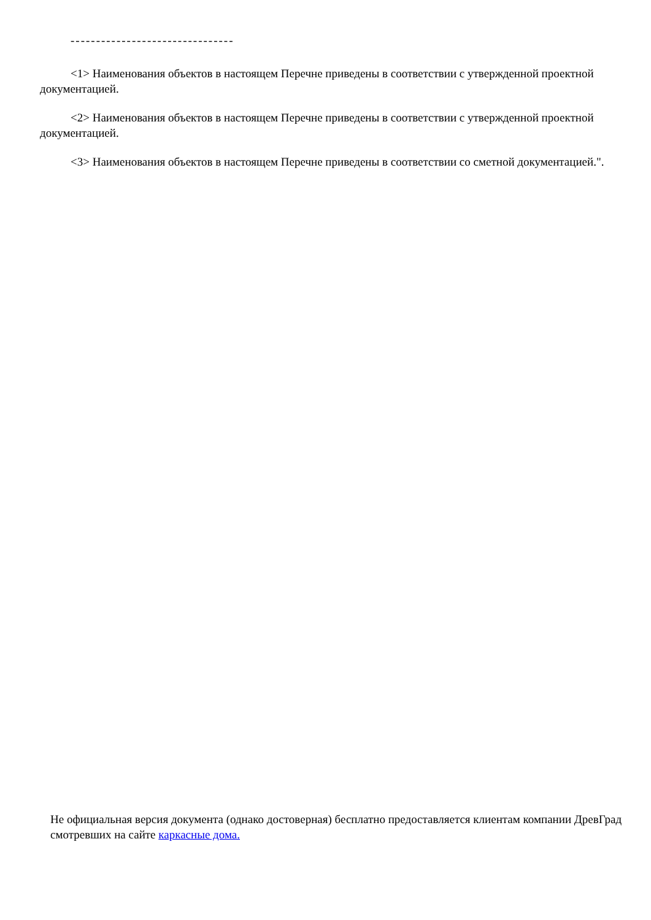--------------------------------
<1> Наименования объектов в настоящем Перечне приведены в соответствии с утвержденной проектной документацией.
<2> Наименования объектов в настоящем Перечне приведены в соответствии с утвержденной проектной документацией.
<3> Наименования объектов в настоящем Перечне приведены в соответствии со сметной документацией.".
Не официальная версия документа (однако достоверная) бесплатно предоставляется клиентам компании ДревГрад смотревших на сайте каркасные дома.